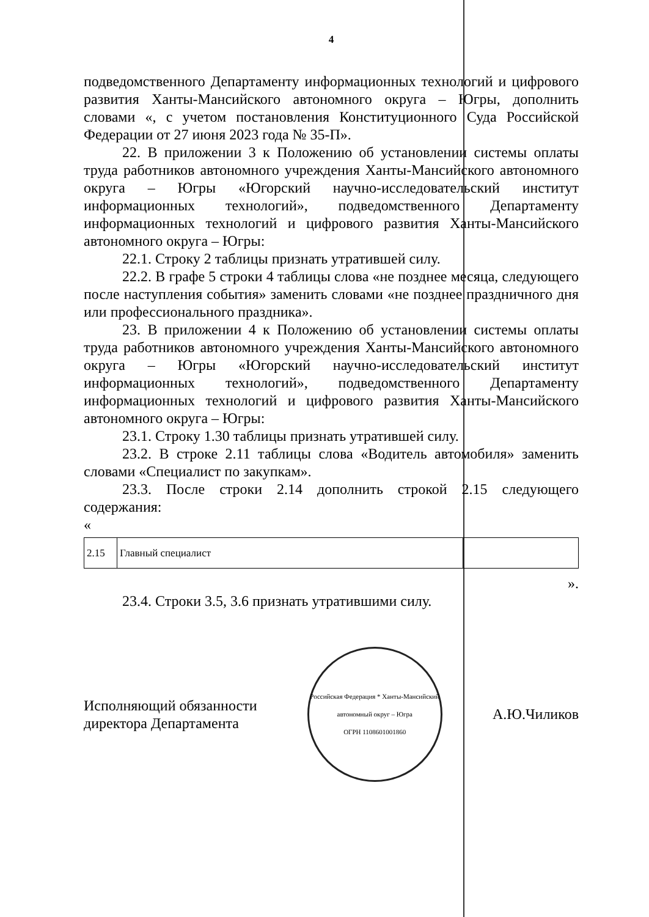4
подведомственного Департаменту информационных технологий и цифрового развития Ханты-Мансийского автономного округа – Югры, дополнить словами «, с учетом постановления Конституционного Суда Российской Федерации от 27 июня 2023 года № 35-П».
22. В приложении 3 к Положению об установлении системы оплаты труда работников автономного учреждения Ханты-Мансийского автономного округа – Югры «Югорский научно-исследовательский институт информационных технологий», подведомственного Департаменту информационных технологий и цифрового развития Ханты-Мансийского автономного округа – Югры:
22.1. Строку 2 таблицы признать утратившей силу.
22.2. В графе 5 строки 4 таблицы слова «не позднее месяца, следующего после наступления события» заменить словами «не позднее праздничного дня или профессионального праздника».
23. В приложении 4 к Положению об установлении системы оплаты труда работников автономного учреждения Ханты-Мансийского автономного округа – Югры «Югорский научно-исследовательский институт информационных технологий», подведомственного Департаменту информационных технологий и цифрового развития Ханты-Мансийского автономного округа – Югры:
23.1. Строку 1.30 таблицы признать утратившей силу.
23.2. В строке 2.11 таблицы слова «Водитель автомобиля» заменить словами «Специалист по закупкам».
23.3. После строки 2.14 дополнить строкой 2.15 следующего содержания:
«
| 2.15 | Главный специалист | |
».
23.4. Строки 3.5, 3.6 признать утратившими силу.
Исполняющий обязанности
директора Департамента
Российская Федерация * Ханты-Мансийский автономный округ – Югра
ОГРН 1108601001860
А.Ю.Чиликов